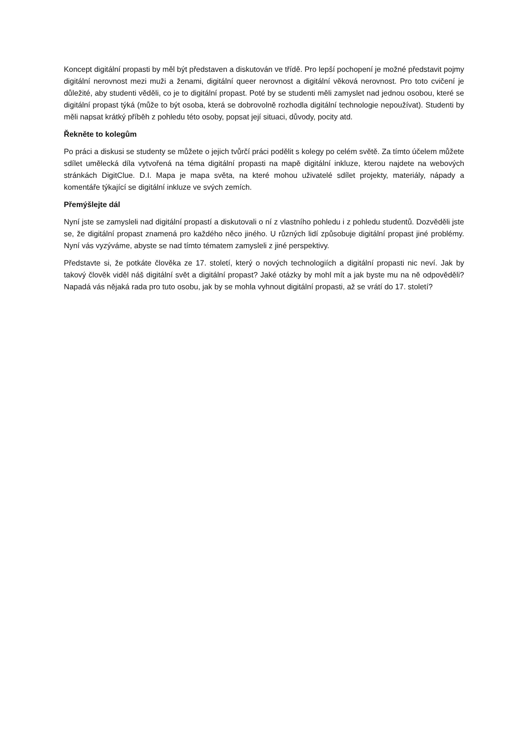Koncept digitální propasti by měl být představen a diskutován ve třídě. Pro lepší pochopení je možné představit pojmy digitální nerovnost mezi muži a ženami, digitální queer nerovnost a digitální věková nerovnost. Pro toto cvičení je důležité, aby studenti věděli, co je to digitální propast. Poté by se studenti měli zamyslet nad jednou osobou, které se digitální propast týká (může to být osoba, která se dobrovolně rozhodla digitální technologie nepoužívat). Studenti by měli napsat krátký příběh z pohledu této osoby, popsat její situaci, důvody, pocity atd.
Řekněte to kolegům
Po práci a diskusi se studenty se můžete o jejich tvůrčí práci podělit s kolegy po celém světě. Za tímto účelem můžete sdílet umělecká díla vytvořená na téma digitální propasti na mapě digitální inkluze, kterou najdete na webových stránkách DigitClue. D.I. Mapa je mapa světa, na které mohou uživatelé sdílet projekty, materiály, nápady a komentáře týkající se digitální inkluze ve svých zemích.
Přemýšlejte dál
Nyní jste se zamysleli nad digitální propastí a diskutovali o ní z vlastního pohledu i z pohledu studentů. Dozvěděli jste se, že digitální propast znamená pro každého něco jiného. U různých lidí způsobuje digitální propast jiné problémy. Nyní vás vyzýváme, abyste se nad tímto tématem zamysleli z jiné perspektivy.
Představte si, že potkáte člověka ze 17. století, který o nových technologiích a digitální propasti nic neví. Jak by takový člověk viděl náš digitální svět a digitální propast? Jaké otázky by mohl mít a jak byste mu na ně odpověděli? Napadá vás nějaká rada pro tuto osobu, jak by se mohla vyhnout digitální propasti, až se vrátí do 17. století?